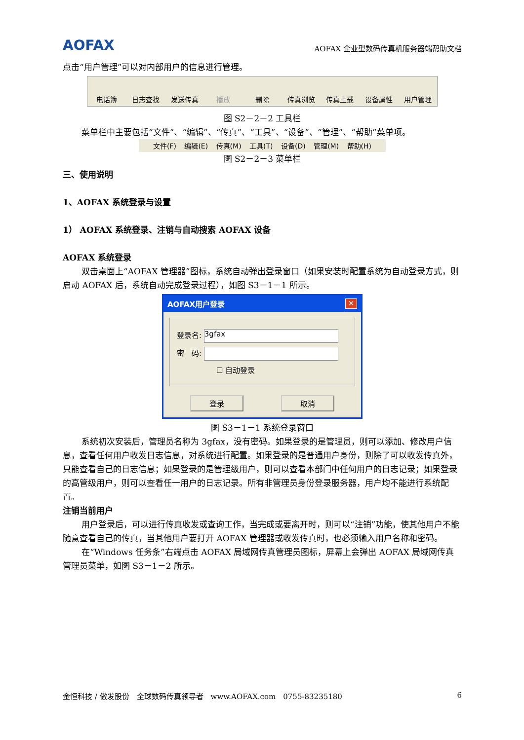AOFAX AOFAX 企业型数码传真机服务器端帮助文档
点击“用户管理”可以对内部用户的信息进行管理。
电话簿 日志查找 发送传真 播放 删除 传真浏览 传真上载 设备属性 用户管理
图 S2－2－2 工具栏
菜单栏中主要包括“文件”、“编辑”、“传真”、“工具”、“设备”、“管理”、“帮助”菜单项。
文件(F) 编辑(E) 传真(M) 工具(T) 设备(D) 管理(M) 帮助(H)
图 S2－2－3 菜单栏
三、使用说明
1、AOFAX 系统登录与设置
1） AOFAX 系统登录、注销与自动搜索 AOFAX 设备
AOFAX 系统登录
双击桌面上“AOFAX 管理器”图标，系统自动弹出登录窗口（如果安装时配置系统为自动登录方式，则启动 AOFAX 后，系统自动完成登录过程），如图 S3－1－1 所示。
AOFAX用户登录 ✕
登录名: 3gfax
密　码:
☐ 自动登录
登录 取消
图 S3－1－1 系统登录窗口
系统初次安装后，管理员名称为 3gfax，没有密码。如果登录的是管理员，则可以添加、修改用户信息，查看任何用户收发日志信息，对系统进行配置。如果登录的是普通用户身份，则除了可以收发传真外，只能查看自己的日志信息；如果登录的是管理级用户，则可以查看本部门中任何用户的日志记录；如果登录的高管级用户，则可以查看任一用户的日志记录。所有非管理员身份登录服务器，用户均不能进行系统配置。
注销当前用户
用户登录后，可以进行传真收发或查询工作，当完成或要离开时，则可以“注销”功能，使其他用户不能随意查看自己的传真，当其他用户要打开 AOFAX 管理器或收发传真时，也必须输入用户名称和密码。
在“Windows 任务条”右端点击 AOFAX 局域网传真管理员图标，屏幕上会弹出 AOFAX 局域网传真管理员菜单，如图 S3－1－2 所示。
金恒科技 / 傲发股份　全球数码传真领导者　www.AOFAX.com　0755-83235180 6